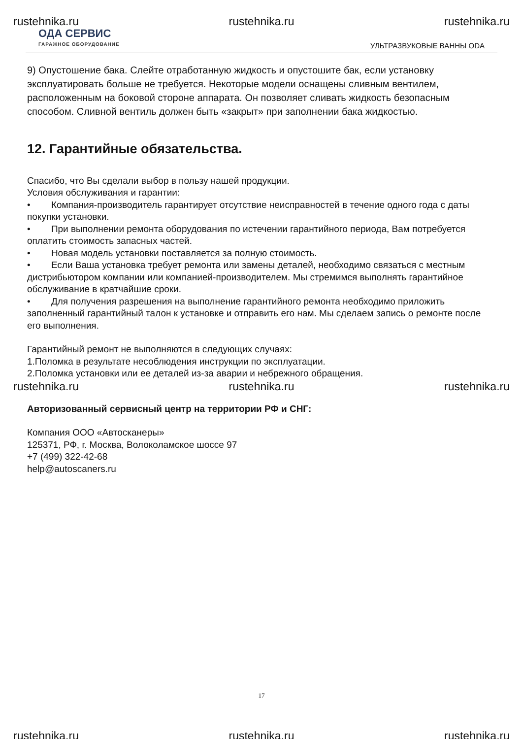rustehnika.ru rustehnika.ru rustehnika.ru
ОДА СЕРВИС
ГАРАЖНОЕ ОБОРУДОВАНИЕ
УЛЬТРАЗВУКОВЫЕ ВАННЫ ODA
9) Опустошение бака. Слейте отработанную жидкость и опустошите бак, если установку эксплуатировать больше не требуется. Некоторые модели оснащены сливным вентилем, расположенным на боковой стороне аппарата. Он позволяет сливать жидкость безопасным способом. Сливной вентиль должен быть «закрыт» при заполнении бака жидкостью.
12. Гарантийные обязательства.
Спасибо, что Вы сделали выбор в пользу нашей продукции.
Условия обслуживания и гарантии:
• Компания-производитель гарантирует отсутствие неисправностей в течение одного года с даты покупки установки.
• При выполнении ремонта оборудования по истечении гарантийного периода, Вам потребуется оплатить стоимость запасных частей.
• Новая модель установки поставляется за полную стоимость.
• Если Ваша установка требует ремонта или замены деталей, необходимо связаться с местным дистрибьютором компании или компанией-производителем. Мы стремимся выполнять гарантийное обслуживание в кратчайшие сроки.
• Для получения разрешения на выполнение гарантийного ремонта необходимо приложить заполненный гарантийный талон к установке и отправить его нам. Мы сделаем запись о ремонте после его выполнения.
Гарантийный ремонт не выполняются в следующих случаях:
1.Поломка в результате несоблюдения инструкции по эксплуатации.
2.Поломка установки или ее деталей из-за аварии и небрежного обращения.
rustehnika.ru rustehnika.ru rustehnika.ru
Авторизованный сервисный центр на территории РФ и СНГ:
Компания ООО «Автосканеры»
125371, РФ, г. Москва, Волоколамское шоссе 97
+7 (499) 322-42-68
help@autoscaners.ru
17
rustehnika.ru rustehnika.ru rustehnika.ru